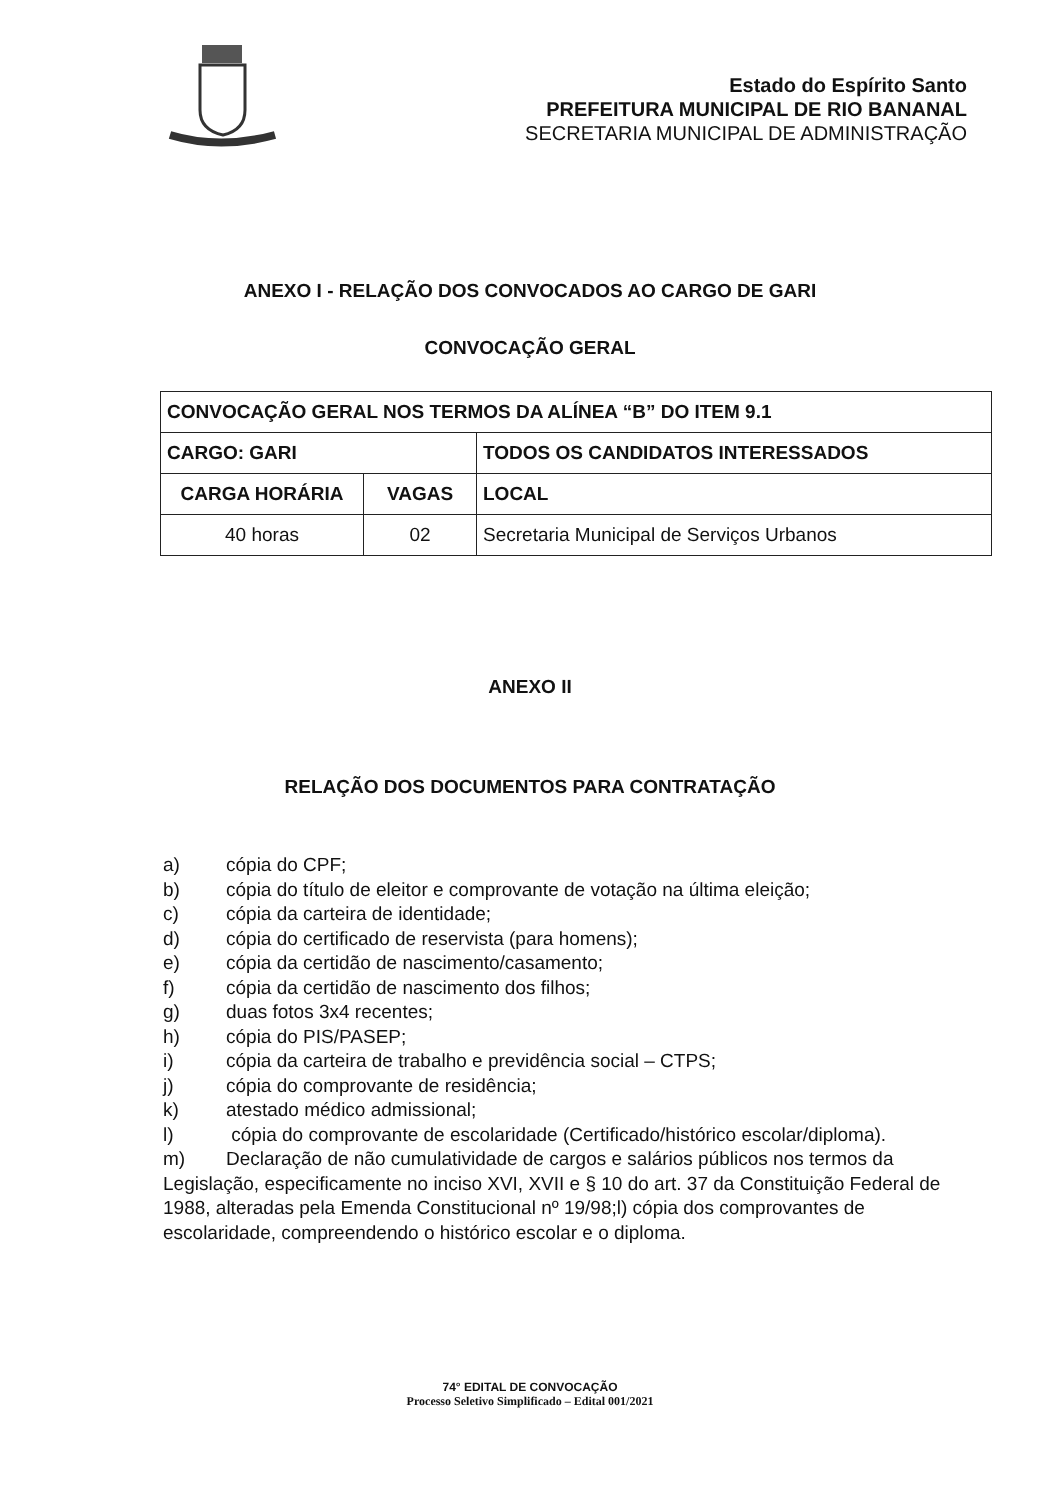Estado do Espírito Santo
PREFEITURA MUNICIPAL DE RIO BANANAL
SECRETARIA MUNICIPAL DE ADMINISTRAÇÃO
ANEXO I - RELAÇÃO DOS CONVOCADOS AO CARGO DE GARI
CONVOCAÇÃO GERAL
| CONVOCAÇÃO GERAL NOS TERMOS DA ALÍNEA “B” DO ITEM 9.1 | | |
| --- | --- | --- |
| CARGO: GARI | | TODOS OS CANDIDATOS INTERESSADOS |
| CARGA HORÁRIA | VAGAS | LOCAL |
| 40 horas | 02 | Secretaria Municipal de Serviços Urbanos |
ANEXO II
RELAÇÃO DOS DOCUMENTOS PARA CONTRATAÇÃO
a) cópia do CPF;
b) cópia do título de eleitor e comprovante de votação na última eleição;
c) cópia da carteira de identidade;
d) cópia do certificado de reservista (para homens);
e) cópia da certidão de nascimento/casamento;
f) cópia da certidão de nascimento dos filhos;
g) duas fotos 3x4 recentes;
h) cópia do PIS/PASEP;
i) cópia da carteira de trabalho e previdência social – CTPS;
j) cópia do comprovante de residência;
k) atestado médico admissional;
l) cópia do comprovante de escolaridade (Certificado/histórico escolar/diploma).
m) Declaração de não cumulatividade de cargos e salários públicos nos termos da Legislação, especificamente no inciso XVI, XVII e § 10 do art. 37 da Constituição Federal de 1988, alteradas pela Emenda Constitucional nº 19/98;l) cópia dos comprovantes de escolaridade, compreendendo o histórico escolar e o diploma.
74° EDITAL DE CONVOCAÇÃO
Processo Seletivo Simplificado – Edital 001/2021